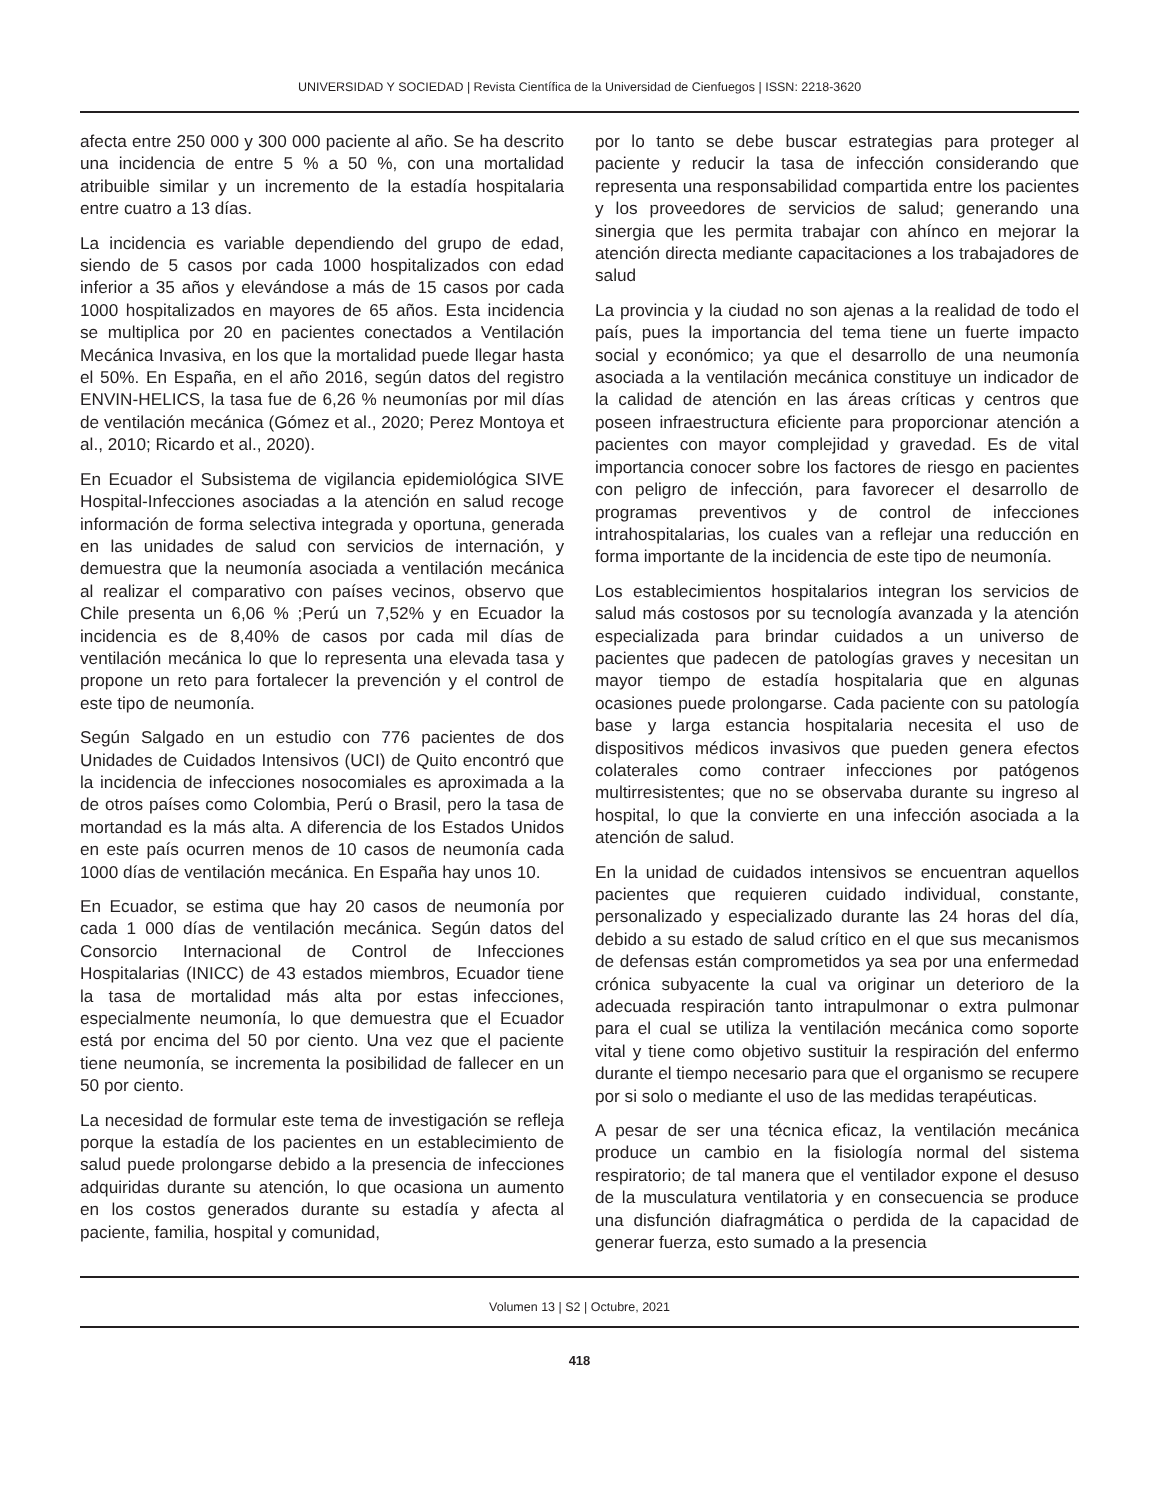UNIVERSIDAD Y SOCIEDAD | Revista Científica de la Universidad de Cienfuegos | ISSN: 2218-3620
afecta entre 250 000 y 300 000 paciente al año. Se ha descrito una incidencia de entre 5 % a 50 %, con una mortalidad atribuible similar y un incremento de la estadía hospitalaria entre cuatro a 13 días.
La incidencia es variable dependiendo del grupo de edad, siendo de 5 casos por cada 1000 hospitalizados con edad inferior a 35 años y elevándose a más de 15 casos por cada 1000 hospitalizados en mayores de 65 años. Esta incidencia se multiplica por 20 en pacientes conectados a Ventilación Mecánica Invasiva, en los que la mortalidad puede llegar hasta el 50%. En España, en el año 2016, según datos del registro ENVIN-HELICS, la tasa fue de 6,26 % neumonías por mil días de ventilación mecánica (Gómez et al., 2020; Perez Montoya et al., 2010; Ricardo et al., 2020).
En Ecuador el Subsistema de vigilancia epidemiológica SIVE Hospital-Infecciones asociadas a la atención en salud recoge información de forma selectiva integrada y oportuna, generada en las unidades de salud con servicios de internación, y demuestra que la neumonía asociada a ventilación mecánica al realizar el comparativo con países vecinos, observo que Chile presenta un 6,06 % ;Perú un 7,52% y en Ecuador la incidencia es de 8,40% de casos por cada mil días de ventilación mecánica lo que lo representa una elevada tasa y propone un reto para fortalecer la prevención y el control de este tipo de neumonía.
Según Salgado en un estudio con 776 pacientes de dos Unidades de Cuidados Intensivos (UCI) de Quito encontró que la incidencia de infecciones nosocomiales es aproximada a la de otros países como Colombia, Perú o Brasil, pero la tasa de mortandad es la más alta. A diferencia de los Estados Unidos en este país ocurren menos de 10 casos de neumonía cada 1000 días de ventilación mecánica. En España hay unos 10.
En Ecuador, se estima que hay 20 casos de neumonía por cada 1 000 días de ventilación mecánica. Según datos del Consorcio Internacional de Control de Infecciones Hospitalarias (INICC) de 43 estados miembros, Ecuador tiene la tasa de mortalidad más alta por estas infecciones, especialmente neumonía, lo que demuestra que el Ecuador está por encima del 50 por ciento. Una vez que el paciente tiene neumonía, se incrementa la posibilidad de fallecer en un 50 por ciento.
La necesidad de formular este tema de investigación se refleja porque la estadía de los pacientes en un establecimiento de salud puede prolongarse debido a la presencia de infecciones adquiridas durante su atención, lo que ocasiona un aumento en los costos generados durante su estadía y afecta al paciente, familia, hospital y comunidad,
por lo tanto se debe buscar estrategias para proteger al paciente y reducir la tasa de infección considerando que representa una responsabilidad compartida entre los pacientes y los proveedores de servicios de salud; generando una sinergia que les permita trabajar con ahínco en mejorar la atención directa mediante capacitaciones a los trabajadores de salud
La provincia y la ciudad no son ajenas a la realidad de todo el país, pues la importancia del tema tiene un fuerte impacto social y económico; ya que el desarrollo de una neumonía asociada a la ventilación mecánica constituye un indicador de la calidad de atención en las áreas críticas y centros que poseen infraestructura eficiente para proporcionar atención a pacientes con mayor complejidad y gravedad. Es de vital importancia conocer sobre los factores de riesgo en pacientes con peligro de infección, para favorecer el desarrollo de programas preventivos y de control de infecciones intrahospitalarias, los cuales van a reflejar una reducción en forma importante de la incidencia de este tipo de neumonía.
Los establecimientos hospitalarios integran los servicios de salud más costosos por su tecnología avanzada y la atención especializada para brindar cuidados a un universo de pacientes que padecen de patologías graves y necesitan un mayor tiempo de estadía hospitalaria que en algunas ocasiones puede prolongarse. Cada paciente con su patología base y larga estancia hospitalaria necesita el uso de dispositivos médicos invasivos que pueden genera efectos colaterales como contraer infecciones por patógenos multirresistentes; que no se observaba durante su ingreso al hospital, lo que la convierte en una infección asociada a la atención de salud.
En la unidad de cuidados intensivos se encuentran aquellos pacientes que requieren cuidado individual, constante, personalizado y especializado durante las 24 horas del día, debido a su estado de salud crítico en el que sus mecanismos de defensas están comprometidos ya sea por una enfermedad crónica subyacente la cual va originar un deterioro de la adecuada respiración tanto intrapulmonar o extra pulmonar para el cual se utiliza la ventilación mecánica como soporte vital y tiene como objetivo sustituir la respiración del enfermo durante el tiempo necesario para que el organismo se recupere por si solo o mediante el uso de las medidas terapéuticas.
A pesar de ser una técnica eficaz, la ventilación mecánica produce un cambio en la fisiología normal del sistema respiratorio; de tal manera que el ventilador expone el desuso de la musculatura ventilatoria y en consecuencia se produce una disfunción diafragmática o perdida de la capacidad de generar fuerza, esto sumado a la presencia
Volumen 13 | S2 | Octubre, 2021
418